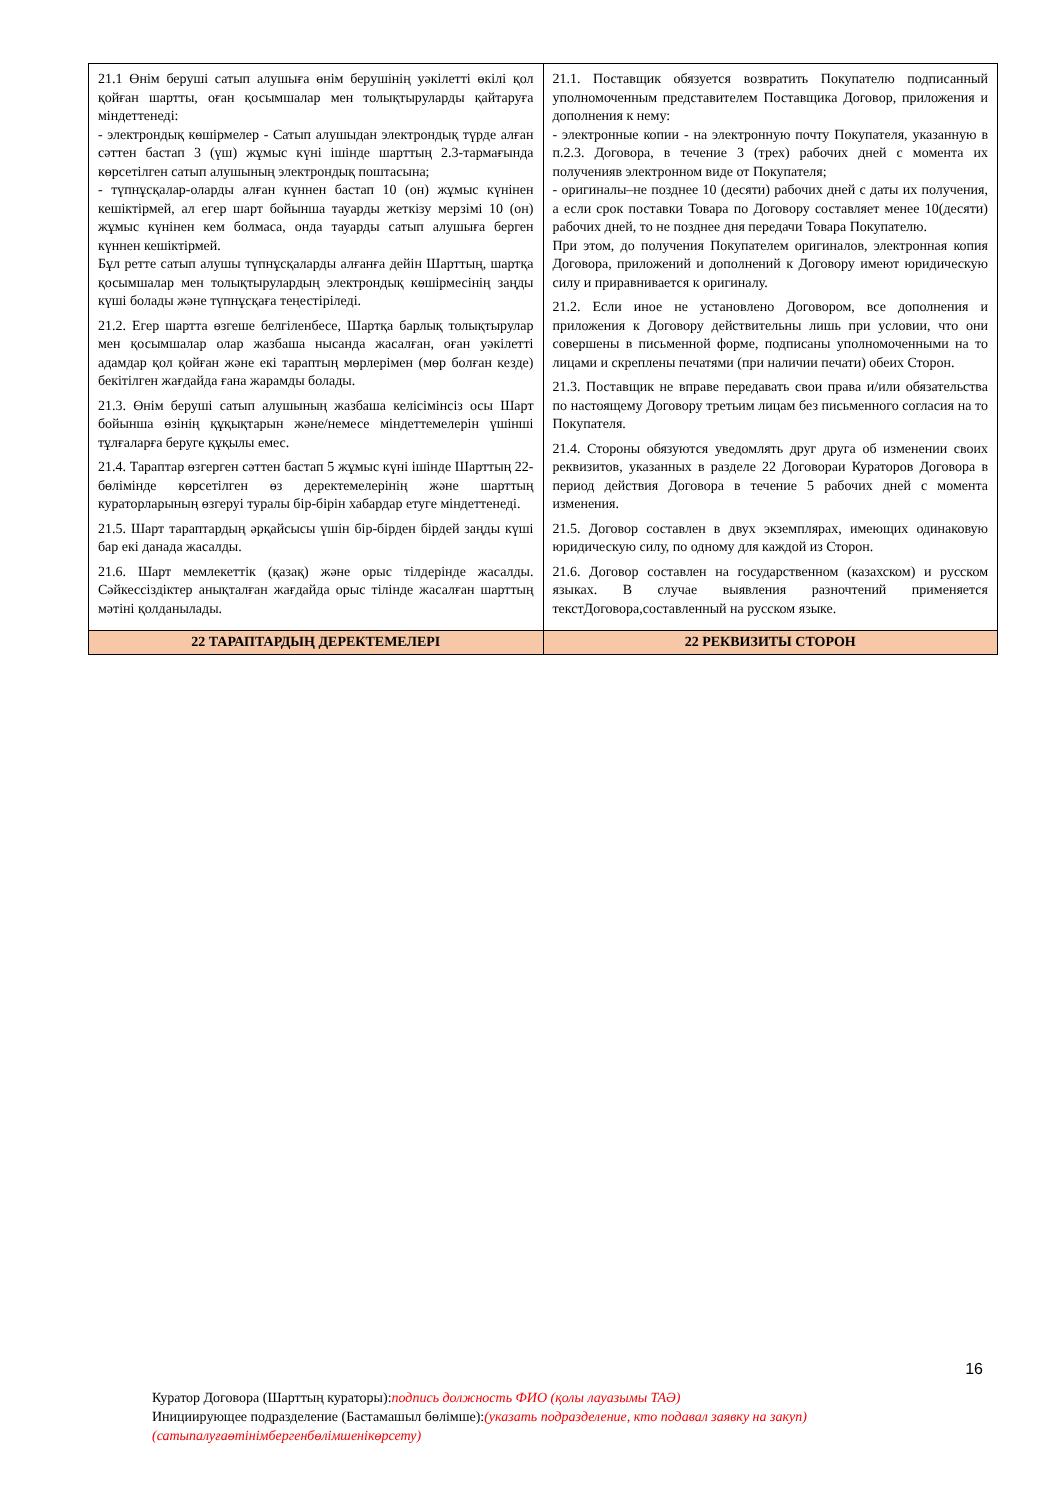| 21.1 Өнім беруші сатып алушыға өнім берушінің уәкілетті өкілі қол қойған шартты, оған қосымшалар мен толықтыруларды қайтаруға міндеттенеді: - электрондық көшірмелер - Сатып алушыдан электрондық түрде алған сәттен бастап 3 (үш) жұмыс күні ішінде шарттың 2.3-тармағында көрсетілген сатып алушының электрондық поштасына; - түпнұсқалар-оларды алған күннен бастап 10 (он) жұмыс күнінен кешіктірмей, ал егер шарт бойынша тауарды жеткізу мерзімі 10 (он) жұмыс күнінен кем болмаса, онда тауарды сатып алушыға берген күннен кешіктірмей. Бұл ретте сатып алушы түпнұсқаларды алғанға дейін Шарттың, шартқа қосымшалар мен толықтырулардың электрондық көшірмесінің заңды күші болады және түпнұсқаға теңестіріледі. 21.2. Егер шартта өзгеше белгіленбесе, Шартқа барлық толықтырулар мен қосымшалар олар жазбаша нысанда жасалған, оған уәкілетті адамдар қол қойған және екі тараптың мөрлерімен (мөр болған кезде) бекітілген жағдайда ғана жарамды болады. 21.3. Өнім беруші сатып алушының жазбаша келісімінсіз осы Шарт бойынша өзінің құқықтарын және/немесе міндеттемелерін үшінші тұлғаларға беруге құқылы емес. 21.4. Тараптар өзгерген сәттен бастап 5 жұмыс күні ішінде Шарттың 22-бөлімінде көрсетілген өз деректемелерінің және шарттың кураторларының өзгеруі туралы бір-бірін хабардар етуге міндеттенеді. 21.5. Шарт тараптардың әрқайсысы үшін бір-бірден бірдей заңды күші бар екі данада жасалды. 21.6. Шарт мемлекеттік (қазақ) және орыс тілдерінде жасалды. Сәйкессіздіктер анықталған жағдайда орыс тілінде жасалған шарттың мәтіні қолданылады. | 21.1. Поставщик обязуется возвратить Покупателю подписанный уполномоченным представителем Поставщика Договор, приложения и дополнения к нему: - электронные копии - на электронную почту Покупателя, указанную в п.2.3. Договора, в течение 3 (трех) рабочих дней с момента их полученияв электронном виде от Покупателя; - оригиналы–не позднее 10 (десяти) рабочих дней с даты их получения, а если срок поставки Товара по Договору составляет менее 10(десяти) рабочих дней, то не позднее дня передачи Товара Покупателю. При этом, до получения Покупателем оригиналов, электронная копия Договора, приложений и дополнений к Договору имеют юридическую силу и приравнивается к оригиналу. 21.2. Если иное не установлено Договором, все дополнения и приложения к Договору действительны лишь при условии, что они совершены в письменной форме, подписаны уполномоченными на то лицами и скреплены печатями (при наличии печати) обеих Сторон. 21.3. Поставщик не вправе передавать свои права и/или обязательства по настоящему Договору третьим лицам без письменного согласия на то Покупателя. 21.4. Стороны обязуются уведомлять друг друга об изменении своих реквизитов, указанных в разделе 22 Договораи Кураторов Договора в период действия Договора в течение 5 рабочих дней с момента изменения. 21.5. Договор составлен в двух экземплярах, имеющих одинаковую юридическую силу, по одному для каждой из Сторон. 21.6. Договор составлен на государственном (казахском) и русском языках. В случае выявления разночтений применяется текстДоговора,составленный на русском языке. |
| 22 ТАРАПТАРДЫҢ ДЕРЕКТЕМЕЛЕРІ | 22 РЕКВИЗИТЫ СТОРОН |
16
Куратор Договора (Шарттың кураторы):подпись должность ФИО (қолы лауазымы ТАӘ)
Инициирующее подразделение (Бастамашыл бөлімше):(указать подразделение, кто подавал заявку на закуп)
(сатыпалуғаөтінімбергенбөлімшенікөрсету)